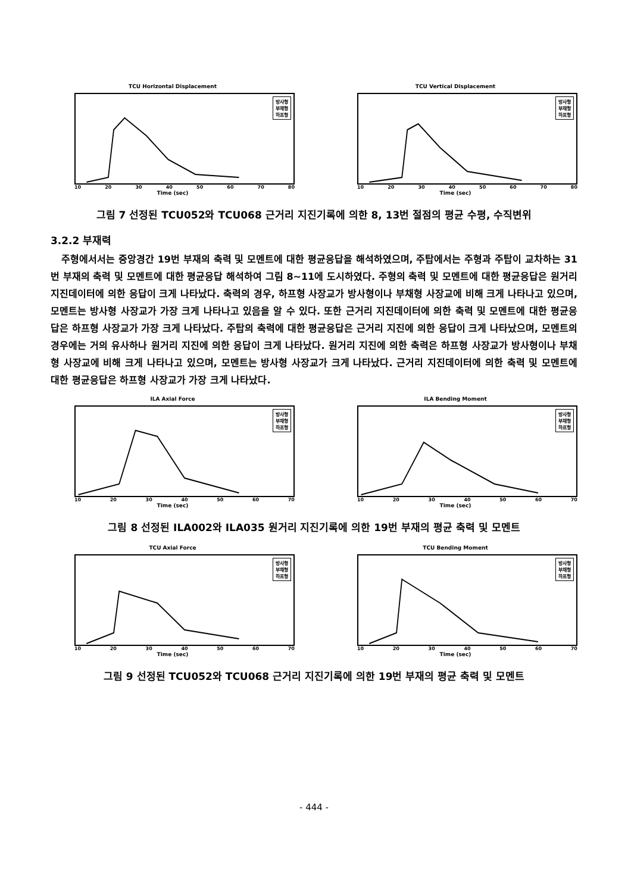TCU Horizontal Displacement
방사형
부채형
하프형
10 20 30 40 50 60 70 80
Time (sec)
TCU Vertical Displacement
방사형
부채형
하프형
10 20 30 40 50 60 70 80
Time (sec)
그림 7 선정된 TCU052와 TCU068 근거리 지진기록에 의한 8, 13번 절점의 평균 수평, 수직변위
3.2.2 부재력
주형에서서는 중앙경간 19번 부재의 축력 및 모멘트에 대한 평균응답을 해석하였으며, 주탑에서는 주형과 주탑이 교차하는 31번 부재의 축력 및 모멘트에 대한 평균응답 해석하여 그림 8~11에 도시하였다. 주형의 축력 및 모멘트에 대한 평균응답은 원거리 지진데이터에 의한 응답이 크게 나타났다. 축력의 경우, 하프형 사장교가 방사형이나 부채형 사장교에 비해 크게 나타나고 있으며, 모멘트는 방사형 사장교가 가장 크게 나타나고 있음을 알 수 있다. 또한 근거리 지진데이터에 의한 축력 및 모멘트에 대한 평균응답은 하프형 사장교가 가장 크게 나타났다. 주탑의 축력에 대한 평균응답은 근거리 지진에 의한 응답이 크게 나타났으며, 모멘트의 경우에는 거의 유사하나 원거리 지진에 의한 응답이 크게 나타났다. 원거리 지진에 의한 축력은 하프형 사장교가 방사형이나 부채형 사장교에 비해 크게 나타나고 있으며, 모멘트는 방사형 사장교가 크게 나타났다. 근거리 지진데이터에 의한 축력 및 모멘트에 대한 평균응답은 하프형 사장교가 가장 크게 나타났다.
ILA Axial Force
방사형
부채형
하프형
10 20 30 40 50 60 70
Time (sec)
ILA Bending Moment
방사형
부채형
하프형
10 20 30 40 50 60 70
Time (sec)
그림 8 선정된 ILA002와 ILA035 원거리 지진기록에 의한 19번 부재의 평균 축력 및 모멘트
TCU Axial Force
방사형
부채형
하프형
10 20 30 40 50 60 70
Time (sec)
TCU Bending Moment
방사형
부채형
하프형
10 20 30 40 50 60 70
Time (sec)
그림 9 선정된 TCU052와 TCU068 근거리 지진기록에 의한 19번 부재의 평균 축력 및 모멘트
- 444 -